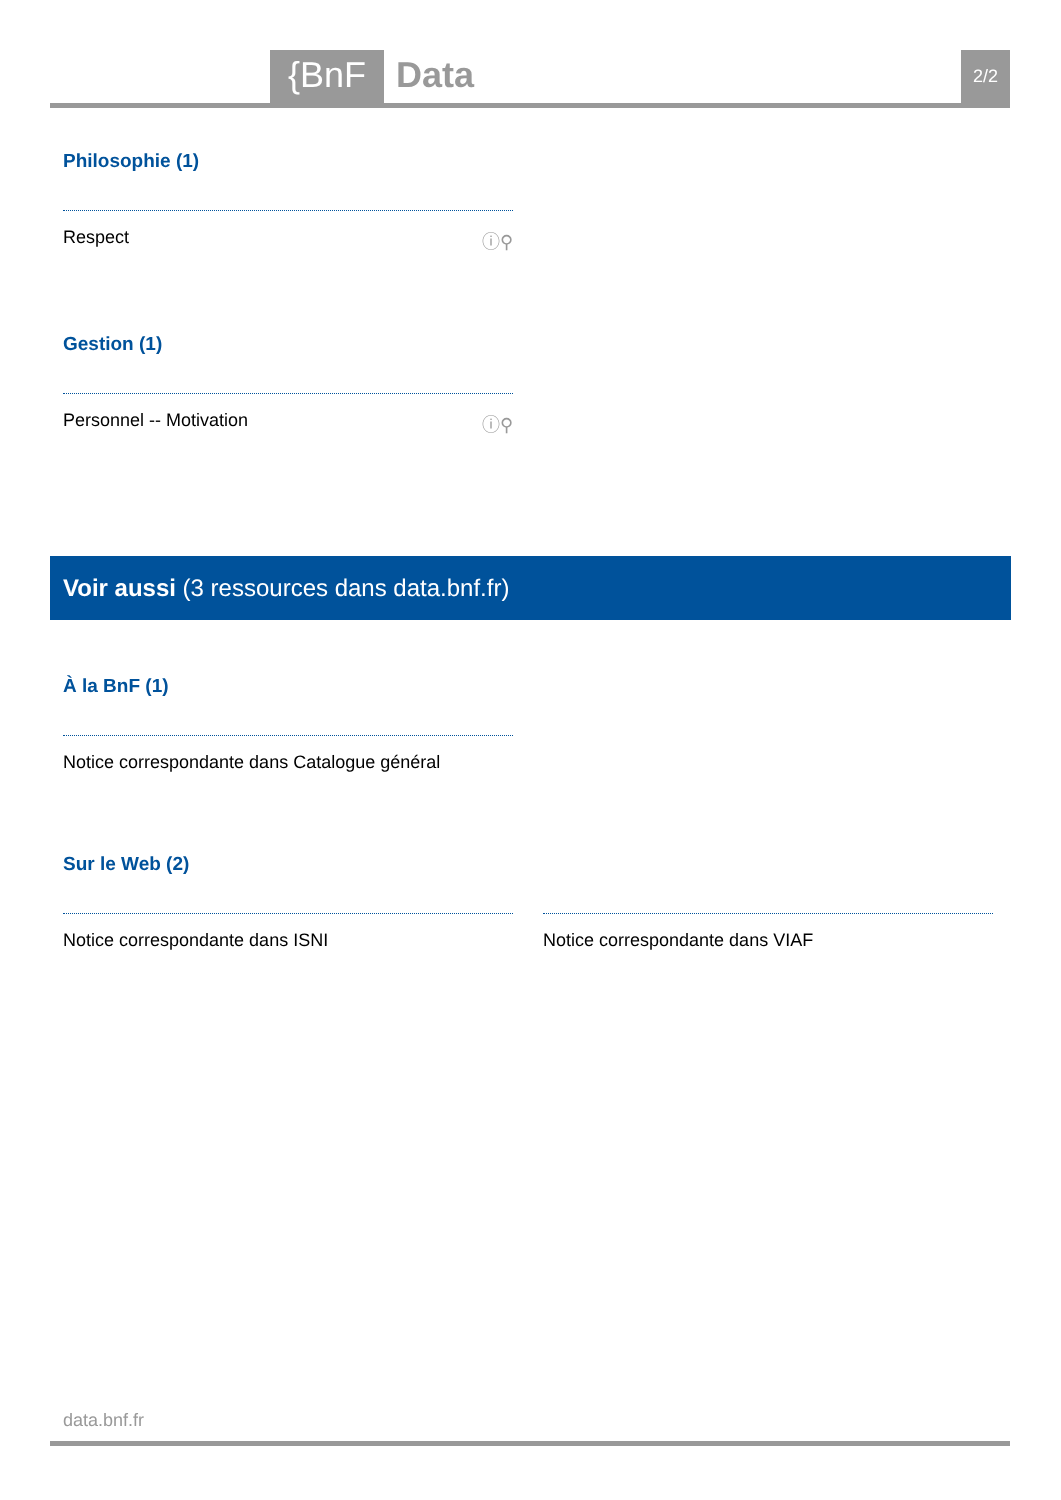{BnF Data 2/2
Philosophie (1)
Respect ⓘ⚲
Gestion (1)
Personnel -- Motivation ⓘ⚲
Voir aussi (3 ressources dans data.bnf.fr)
À la BnF (1)
Notice correspondante dans Catalogue général
Sur le Web (2)
Notice correspondante dans ISNI Notice correspondante dans VIAF
data.bnf.fr